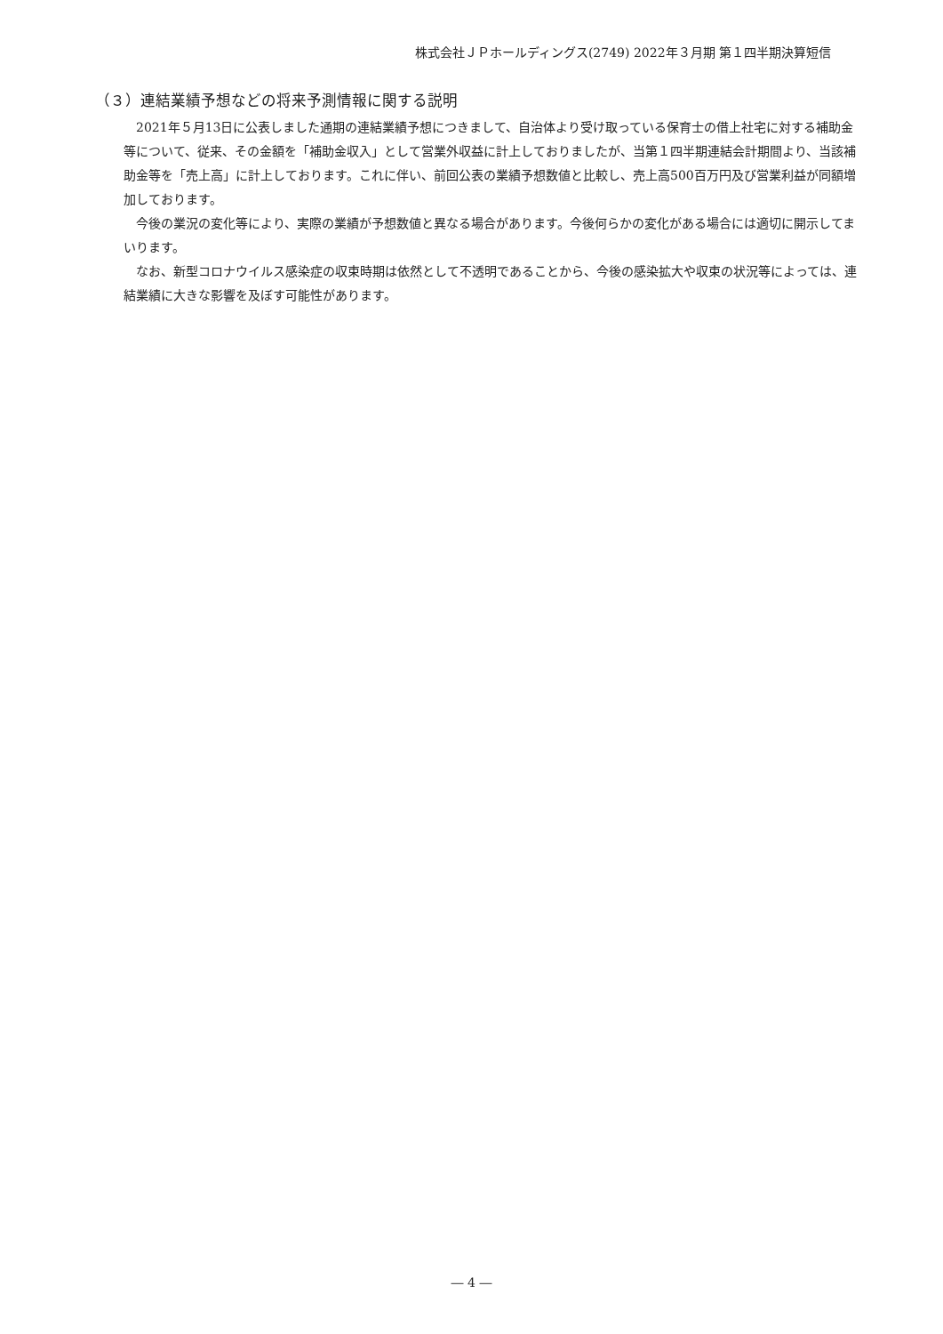株式会社ＪＰホールディングス(2749) 2022年３月期 第１四半期決算短信
（３）連結業績予想などの将来予測情報に関する説明
2021年５月13日に公表しました通期の連結業績予想につきまして、自治体より受け取っている保育士の借上社宅に対する補助金等について、従来、その金額を「補助金収入」として営業外収益に計上しておりましたが、当第１四半期連結会計期間より、当該補助金等を「売上高」に計上しております。これに伴い、前回公表の業績予想数値と比較し、売上高500百万円及び営業利益が同額増加しております。
今後の業況の変化等により、実際の業績が予想数値と異なる場合があります。今後何らかの変化がある場合には適切に開示してまいります。
なお、新型コロナウイルス感染症の収束時期は依然として不透明であることから、今後の感染拡大や収束の状況等によっては、連結業績に大きな影響を及ぼす可能性があります。
― 4 ―